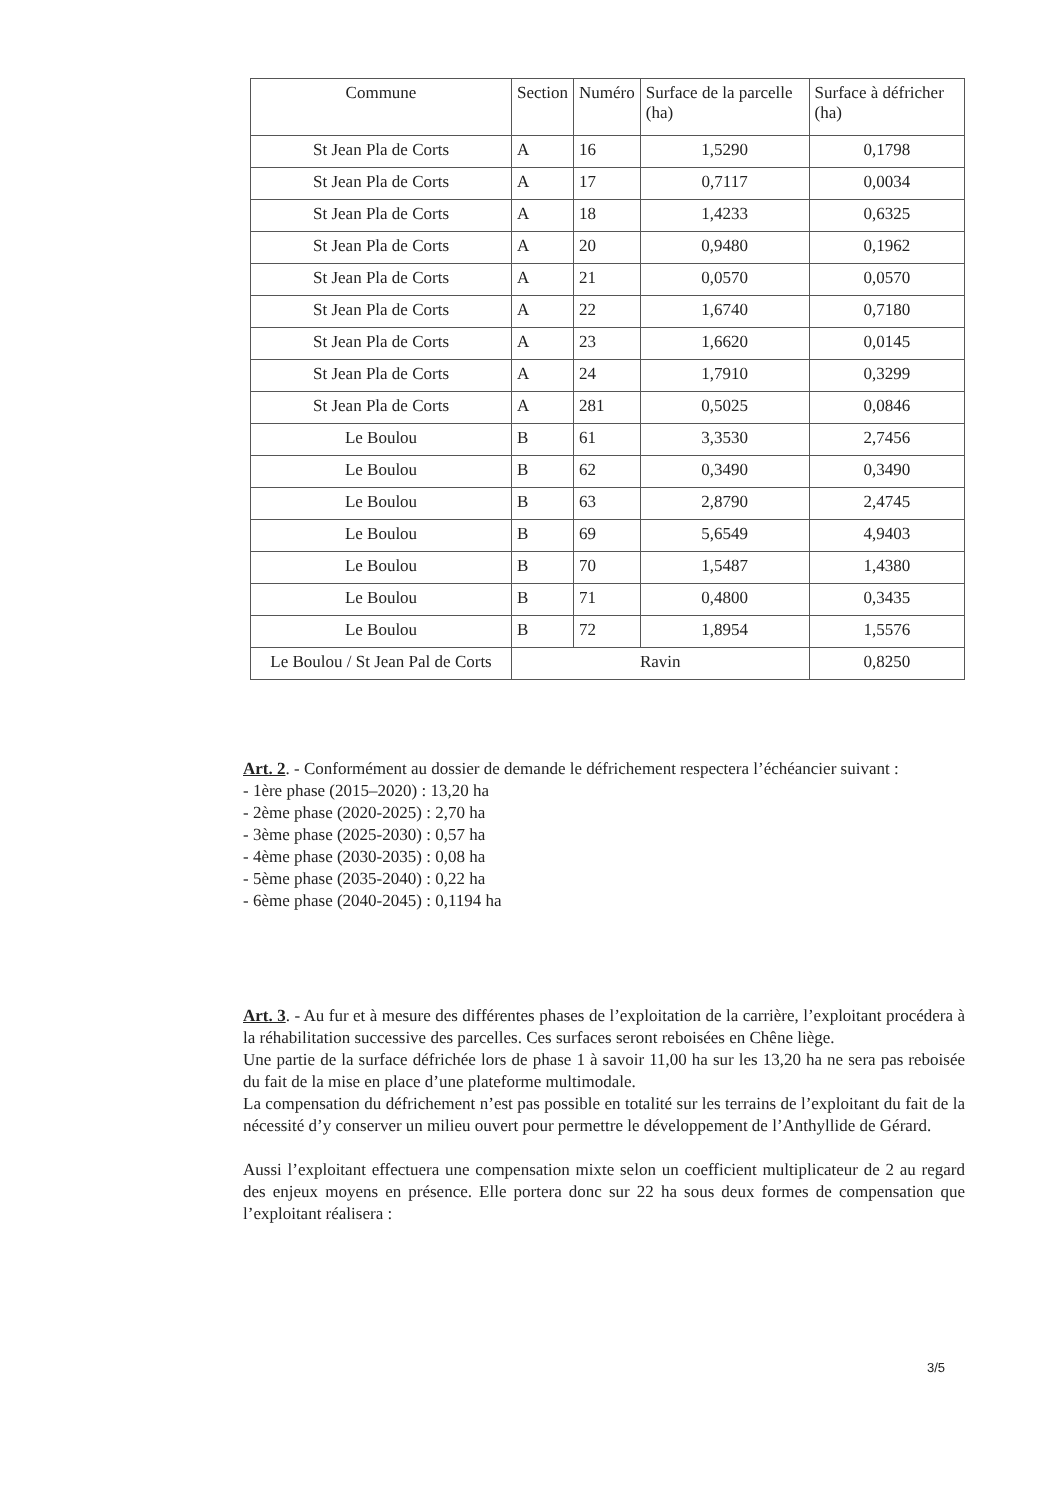| Commune | Section | Numéro | Surface de la parcelle (ha) | Surface à défricher (ha) |
| --- | --- | --- | --- | --- |
| St Jean Pla de Corts | A | 16 | 1,5290 | 0,1798 |
| St Jean Pla de Corts | A | 17 | 0,7117 | 0,0034 |
| St Jean Pla de Corts | A | 18 | 1,4233 | 0,6325 |
| St Jean Pla de Corts | A | 20 | 0,9480 | 0,1962 |
| St Jean Pla de Corts | A | 21 | 0,0570 | 0,0570 |
| St Jean Pla de Corts | A | 22 | 1,6740 | 0,7180 |
| St Jean Pla de Corts | A | 23 | 1,6620 | 0,0145 |
| St Jean Pla de Corts | A | 24 | 1,7910 | 0,3299 |
| St Jean Pla de Corts | A | 281 | 0,5025 | 0,0846 |
| Le Boulou | B | 61 | 3,3530 | 2,7456 |
| Le Boulou | B | 62 | 0,3490 | 0,3490 |
| Le Boulou | B | 63 | 2,8790 | 2,4745 |
| Le Boulou | B | 69 | 5,6549 | 4,9403 |
| Le Boulou | B | 70 | 1,5487 | 1,4380 |
| Le Boulou | B | 71 | 0,4800 | 0,3435 |
| Le Boulou | B | 72 | 1,8954 | 1,5576 |
| Le Boulou / St Jean Pal de Corts | Ravin | | | 0,8250 |
Art. 2. - Conformément au dossier de demande le défrichement respectera l’échéancier suivant :
- 1ère phase (2015–2020) : 13,20 ha
- 2ème phase (2020-2025) : 2,70 ha
- 3ème phase (2025-2030) : 0,57 ha
- 4ème phase (2030-2035) : 0,08 ha
- 5ème phase (2035-2040) : 0,22 ha
- 6ème phase (2040-2045) : 0,1194 ha
Art. 3. - Au fur et à mesure des différentes phases de l’exploitation de la carrière, l’exploitant procédera à la réhabilitation successive des parcelles. Ces surfaces seront reboisées en Chêne liège.
Une partie de la surface défrichée lors de phase 1 à savoir 11,00 ha sur les 13,20 ha ne sera pas reboisée du fait de la mise en place d’une plateforme multimodale.
La compensation du défrichement n’est pas possible en totalité sur les terrains de l’exploitant du fait de la nécessité d’y conserver un milieu ouvert pour permettre le développement de l’Anthyllide de Gérard.
Aussi l’exploitant effectuera une compensation mixte selon un coefficient multiplicateur de 2 au regard des enjeux moyens en présence. Elle portera donc sur 22 ha sous deux formes de compensation que l’exploitant réalisera :
3/5